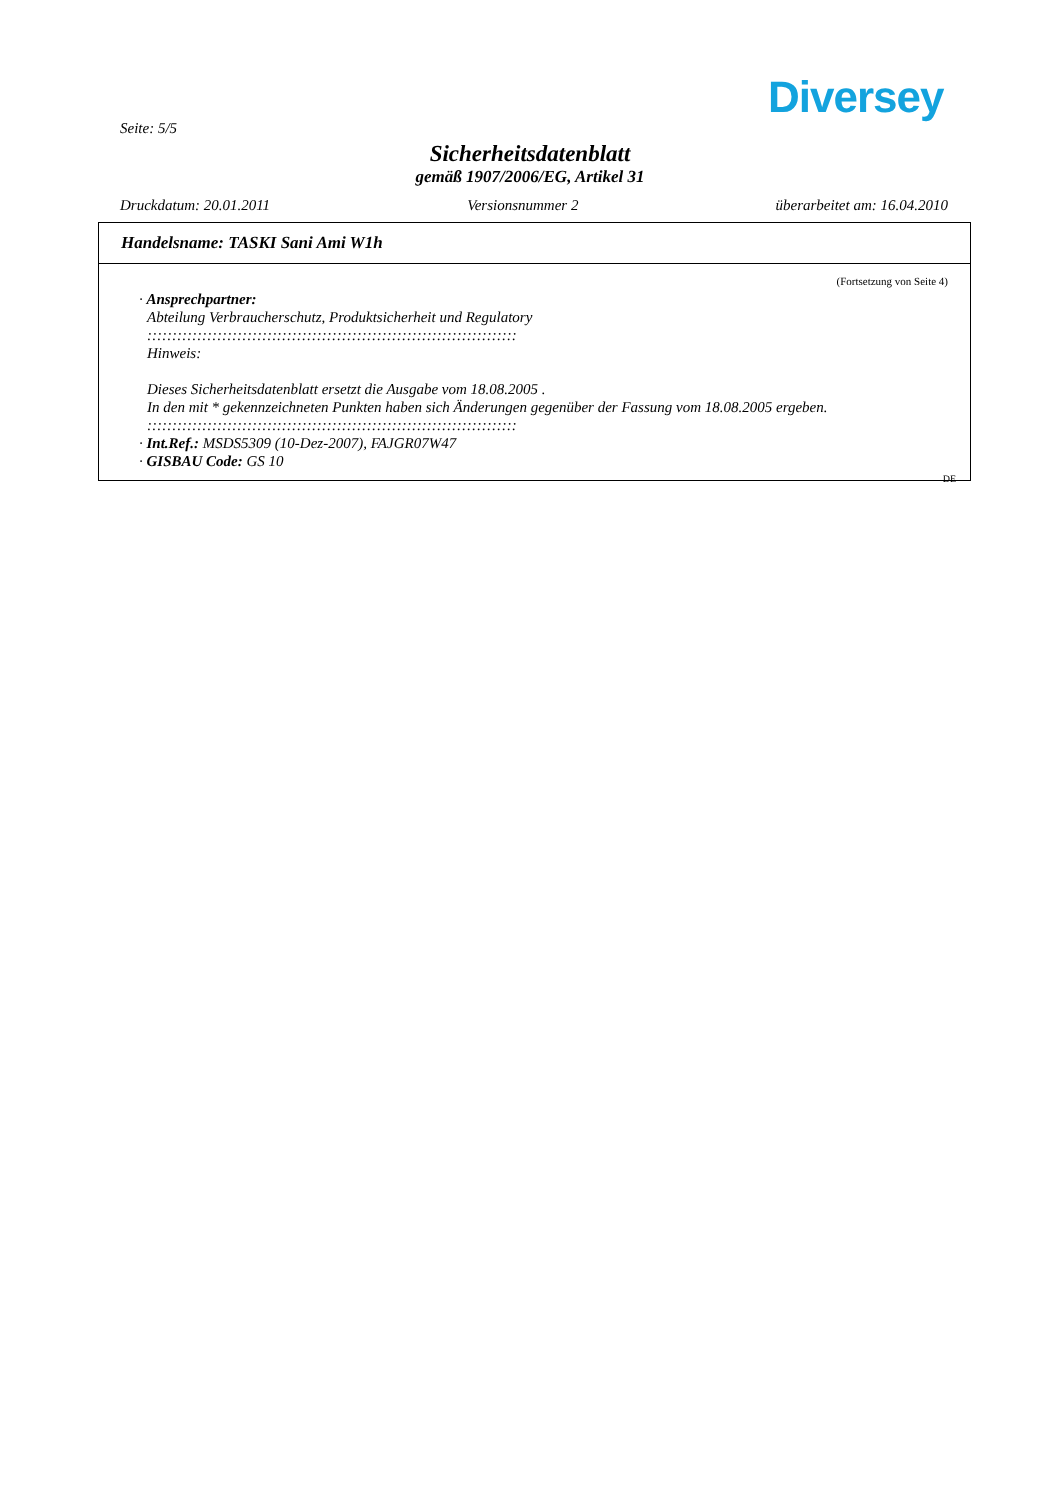Diversey
Seite: 5/5
Sicherheitsdatenblatt
gemäß 1907/2006/EG, Artikel 31
Druckdatum: 20.01.2011 Versionsnummer 2 überarbeitet am: 16.04.2010
Handelsname: TASKI Sani Ami W1h
(Fortsetzung von Seite 4)
· Ansprechpartner:
Abteilung Verbraucherschutz, Produktsicherheit und Regulatory
::::::::::::::::::::::::::::::::::::::::::::::::::::::::::::::::::::::::::
Hinweis:
Dieses Sicherheitsdatenblatt ersetzt die Ausgabe vom 18.08.2005 .
In den mit * gekennzeichneten Punkten haben sich Änderungen gegenüber der Fassung vom 18.08.2005 ergeben.
::::::::::::::::::::::::::::::::::::::::::::::::::::::::::::::::::::::::::
· Int.Ref.: MSDS5309 (10-Dez-2007), FAJGR07W47
· GISBAU Code: GS 10
DE